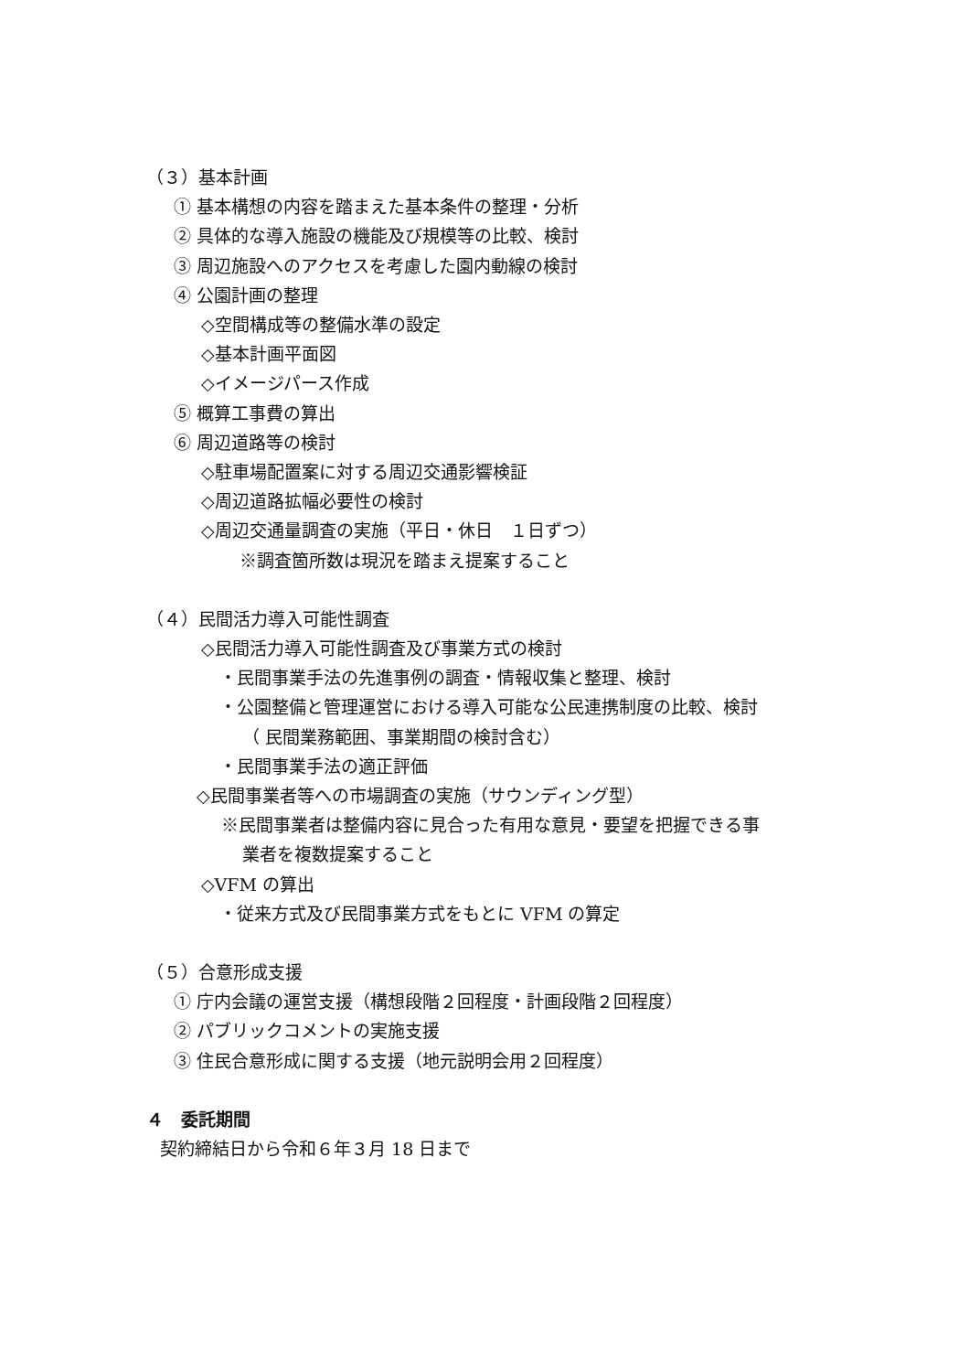（３）基本計画
① 基本構想の内容を踏まえた基本条件の整理・分析
② 具体的な導入施設の機能及び規模等の比較、検討
③ 周辺施設へのアクセスを考慮した園内動線の検討
④ 公園計画の整理
◇空間構成等の整備水準の設定
◇基本計画平面図
◇イメージパース作成
⑤ 概算工事費の算出
⑥ 周辺道路等の検討
◇駐車場配置案に対する周辺交通影響検証
◇周辺道路拡幅必要性の検討
◇周辺交通量調査の実施（平日・休日　１日ずつ）
※調査箇所数は現況を踏まえ提案すること
（４）民間活力導入可能性調査
◇民間活力導入可能性調査及び事業方式の検討
・民間事業手法の先進事例の調査・情報収集と整理、検討
・公園整備と管理運営における導入可能な公民連携制度の比較、検討
（ 民間業務範囲、事業期間の検討含む）
・民間事業手法の適正評価
◇民間事業者等への市場調査の実施（サウンディング型）
※民間事業者は整備内容に見合った有用な意見・要望を把握できる事
業者を複数提案すること
◇VFM の算出
・従来方式及び民間事業方式をもとに VFM の算定
（５）合意形成支援
① 庁内会議の運営支援（構想段階２回程度・計画段階２回程度）
② パブリックコメントの実施支援
③ 住民合意形成に関する支援（地元説明会用２回程度）
４　委託期間
契約締結日から令和６年３月 18 日まで